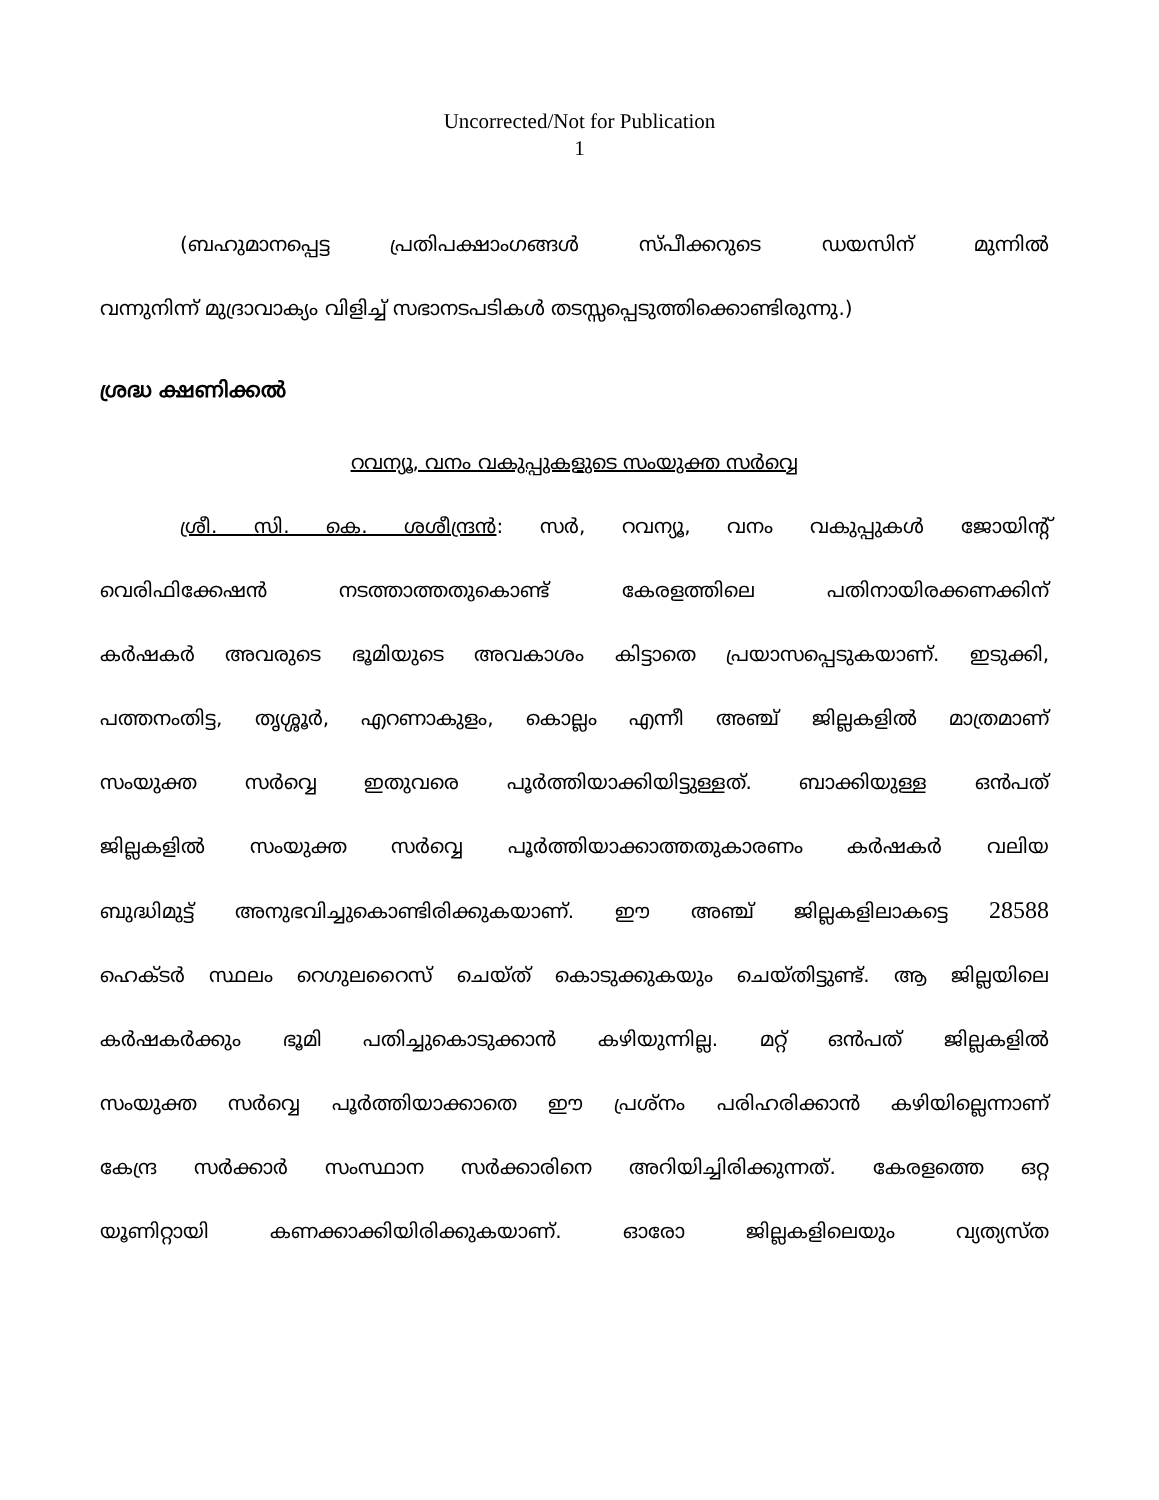Uncorrected/Not for Publication
1
(ബഹുമാനപ്പെട്ട പ്രതിപക്ഷാംഗങ്ങൾ സ്പീക്കറുടെ ഡയസിന് മുന്നിൽ
വന്നുനിന്ന് മുദ്രാവാക്യം വിളിച്ച് സഭാനടപടികൾ തടസ്സപ്പെടുത്തിക്കൊണ്ടിരുന്നു.)
ശ്രദ്ധ ക്ഷണിക്കൽ
റവന്യൂ, വനം വകുപ്പുകളുടെ സംയുക്ത സർവ്വെ
ശ്രീ. സി. കെ. ശശീന്ദ്രൻ: സർ, റവന്യൂ, വനം വകുപ്പുകൾ ജോയിന്റ്
വെരിഫിക്കേഷൻ നടത്താത്തതുകൊണ്ട് കേരളത്തിലെ പതിനായിരക്കണക്കിന്
കർഷകർ അവരുടെ ഭൂമിയുടെ അവകാശം കിട്ടാതെ പ്രയാസപ്പെടുകയാണ്. ഇടുക്കി,
പത്തനംതിട്ട, തൃശ്ശൂർ, എറണാകുളം, കൊല്ലം എന്നീ അഞ്ച് ജില്ലകളിൽ മാത്രമാണ്
സംയുക്ത സർവ്വെ ഇതുവരെ പൂർത്തിയാക്കിയിട്ടുള്ളത്. ബാക്കിയുള്ള ഒൻപത്
ജില്ലകളിൽ സംയുക്ത സർവ്വെ പൂർത്തിയാക്കാത്തതുകാരണം കർഷകർ വലിയ
ബുദ്ധിമുട്ട് അനുഭവിച്ചുകൊണ്ടിരിക്കുകയാണ്. ഈ അഞ്ച് ജില്ലകളിലാകട്ടെ 28588
ഹെക്ടർ സ്ഥലം റെഗുലറൈസ് ചെയ്ത് കൊടുക്കുകയും ചെയ്തിട്ടുണ്ട്. ആ ജില്ലയിലെ
കർഷകർക്കും ഭൂമി പതിച്ചുകൊടുക്കാൻ കഴിയുന്നില്ല. മറ്റ് ഒൻപത് ജില്ലകളിൽ
സംയുക്ത സർവ്വെ പൂർത്തിയാക്കാതെ ഈ പ്രശ്നം പരിഹരിക്കാൻ കഴിയില്ലെന്നാണ്
കേന്ദ്ര സർക്കാർ സംസ്ഥാന സർക്കാരിനെ അറിയിച്ചിരിക്കുന്നത്. കേരളത്തെ ഒറ്റ
യൂണിറ്റായി കണക്കാക്കിയിരിക്കുകയാണ്. ഓരോ ജില്ലകളിലെയും വ്യത്യസ്ത